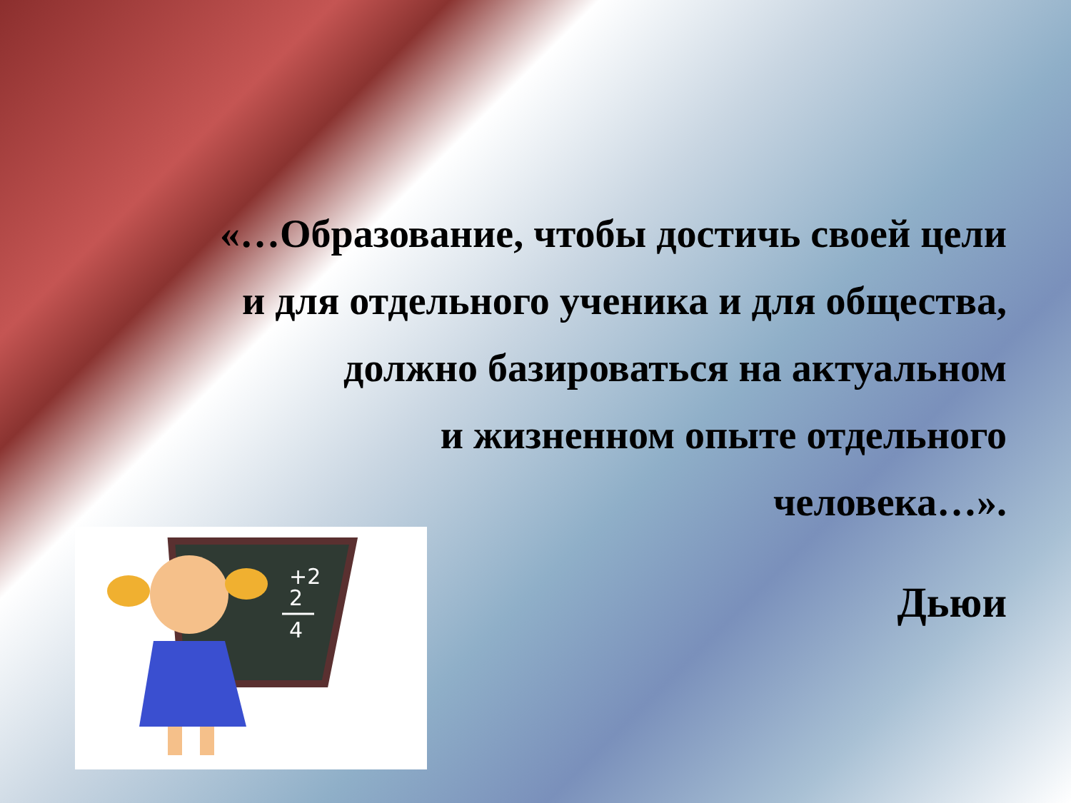«…Образование, чтобы достичь своей цели
и для отдельного ученика и для общества,
должно базироваться на актуальном
и жизненном опыте отдельного
человека…».
Дьюи
+2
2
4